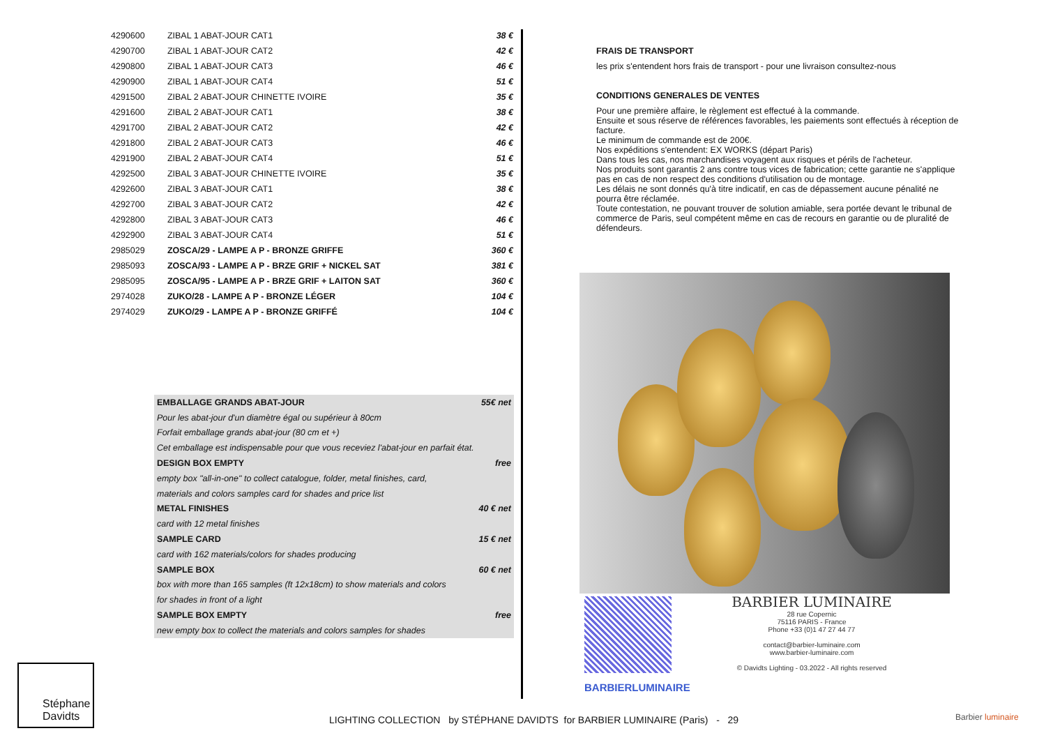| 4290600 | ZIBAL 1 ABAT-JOUR CAT1 | 38 € |
| 4290700 | ZIBAL 1 ABAT-JOUR CAT2 | 42 € |
| 4290800 | ZIBAL 1 ABAT-JOUR CAT3 | 46 € |
| 4290900 | ZIBAL 1 ABAT-JOUR CAT4 | 51 € |
| 4291500 | ZIBAL 2 ABAT-JOUR CHINETTE IVOIRE | 35 € |
| 4291600 | ZIBAL 2 ABAT-JOUR CAT1 | 38 € |
| 4291700 | ZIBAL 2 ABAT-JOUR CAT2 | 42 € |
| 4291800 | ZIBAL 2 ABAT-JOUR CAT3 | 46 € |
| 4291900 | ZIBAL 2 ABAT-JOUR CAT4 | 51 € |
| 4292500 | ZIBAL 3 ABAT-JOUR CHINETTE IVOIRE | 35 € |
| 4292600 | ZIBAL 3 ABAT-JOUR CAT1 | 38 € |
| 4292700 | ZIBAL 3 ABAT-JOUR CAT2 | 42 € |
| 4292800 | ZIBAL 3 ABAT-JOUR CAT3 | 46 € |
| 4292900 | ZIBAL 3 ABAT-JOUR CAT4 | 51 € |
| 2985029 | ZOSCA/29 - LAMPE A P - BRONZE GRIFFE | 360 € |
| 2985093 | ZOSCA/93 - LAMPE A P - BRZE GRIF + NICKEL SAT | 381 € |
| 2985095 | ZOSCA/95 - LAMPE A P - BRZE GRIF + LAITON SAT | 360 € |
| 2974028 | ZUKO/28 - LAMPE A P - BRONZE LÉGER | 104 € |
| 2974029 | ZUKO/29 - LAMPE A P - BRONZE GRIFFÉ | 104 € |
| EMBALLAGE GRANDS ABAT-JOUR | 55€ net |
| Pour les abat-jour d'un diamètre égal ou supérieur à 80cm | |
| Forfait emballage grands abat-jour (80 cm et +) | |
| Cet emballage est indispensable pour que vous receviez l'abat-jour en parfait état. | |
| DESIGN BOX EMPTY | free |
| empty box "all-in-one" to collect catalogue, folder, metal finishes, card, | |
| materials and colors samples card for shades and price list | |
| METAL FINISHES | 40 € net |
| card with 12 metal finishes | |
| SAMPLE CARD | 15 € net |
| card with 162 materials/colors for shades producing | |
| SAMPLE BOX | 60 € net |
| box with more than 165 samples (ft 12x18cm) to show materials and colors | |
| for shades in front of a light | |
| SAMPLE BOX EMPTY | free |
| new empty box to collect the materials and colors samples for shades | |
FRAIS DE TRANSPORT
les prix s'entendent hors frais de transport - pour une livraison consultez-nous
CONDITIONS GENERALES DE VENTES
Pour une première affaire, le règlement est effectué à la commande.
Ensuite et sous réserve de références favorables, les paiements sont effectués à réception de facture.
Le minimum de commande est de 200€.
Nos expéditions s'entendent: EX WORKS (départ Paris)
Dans tous les cas, nos marchandises voyagent aux risques et périls de l'acheteur.
Nos produits sont garantis 2 ans contre tous vices de fabrication; cette garantie ne s'applique pas en cas de non respect des conditions d'utilisation ou de montage.
Les délais ne sont donnés qu'à titre indicatif, en cas de dépassement aucune pénalité ne pourra être réclamée.
Toute contestation, ne pouvant trouver de solution amiable, sera portée devant le tribunal de commerce de Paris, seul compétent même en cas de recours en garantie ou de pluralité de défendeurs.
BARBIERLUMINAIRE
BARBIER LUMINAIRE
28 rue Copernic
75116 PARIS - France
Phone +33 (0)1 47 27 44 77
contact@barbier-luminaire.com
www.barbier-luminaire.com
© Davidts Lighting - 03.2022 - All rights reserved
Stéphane
Davidts
LIGHTING COLLECTION by STÉPHANE DAVIDTS for BARBIER LUMINAIRE (Paris) - 29
Barbier luminaire